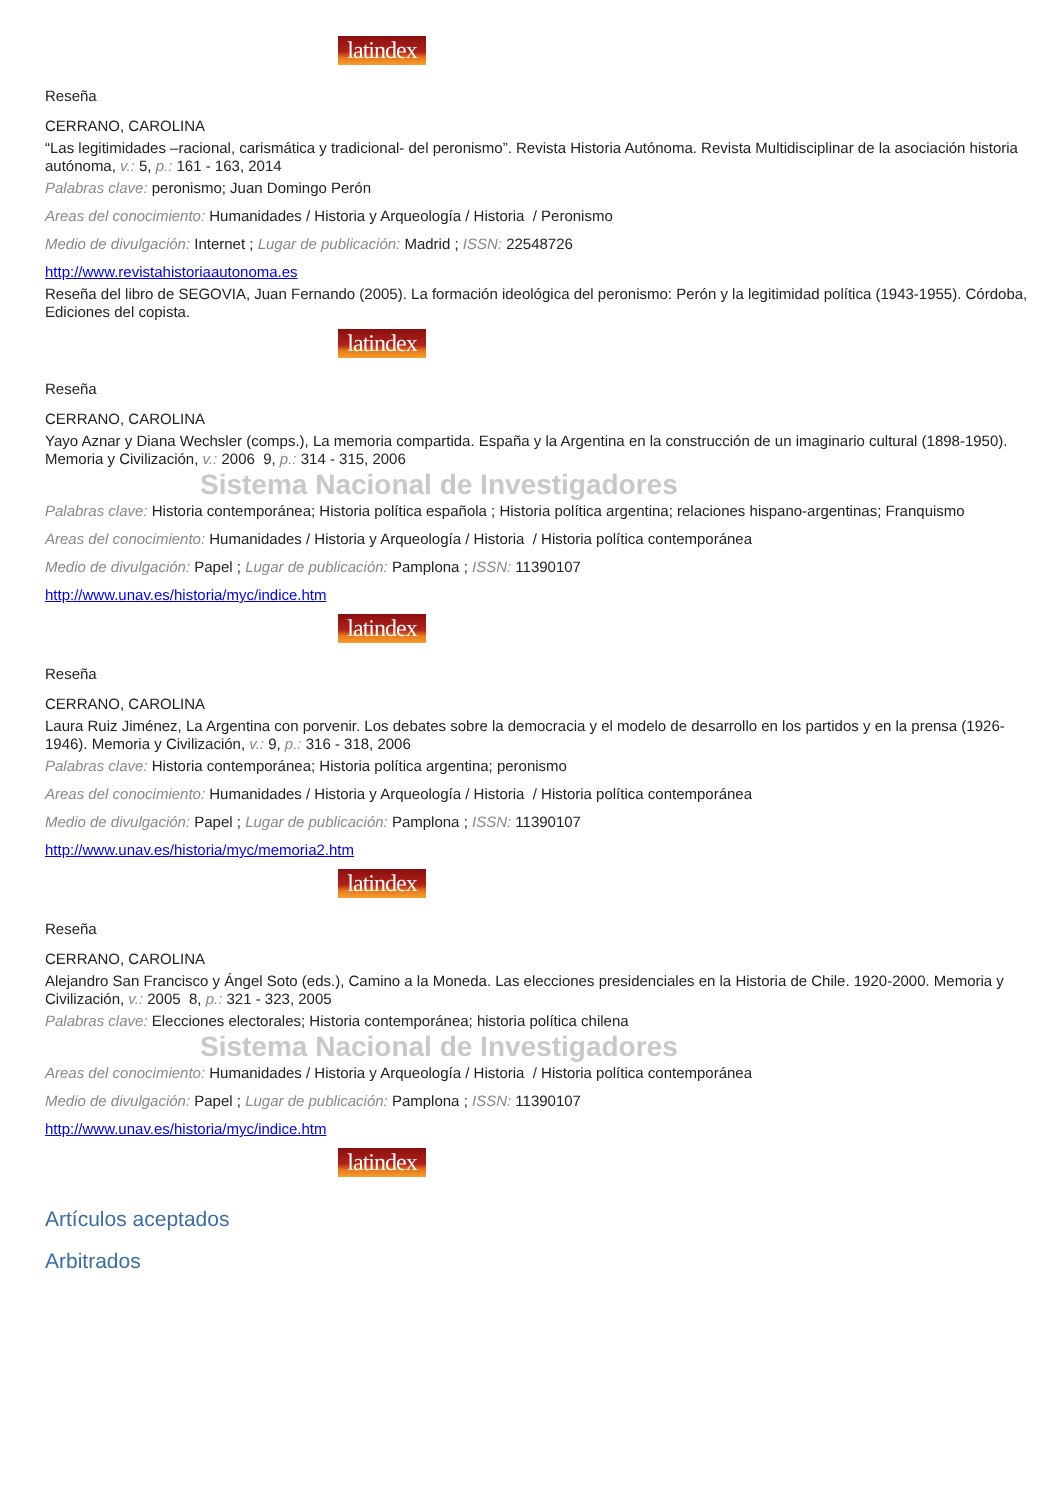latindex
Reseña
CERRANO, CAROLINA
“Las legitimidades –racional, carismática y tradicional- del peronismo”. Revista Historia Autónoma. Revista Multidisciplinar de la asociación historia autónoma, v.: 5, p.: 161 - 163, 2014
Palabras clave: peronismo; Juan Domingo Perón
Areas del conocimiento: Humanidades / Historia y Arqueología / Historia / Peronismo
Medio de divulgación: Internet ; Lugar de publicación: Madrid ; ISSN: 22548726
http://www.revistahistoriaautonoma.es
Reseña del libro de SEGOVIA, Juan Fernando (2005). La formación ideológica del peronismo: Perón y la legitimidad política (1943-1955). Córdoba, Ediciones del copista.
latindex
Reseña
CERRANO, CAROLINA
Yayo Aznar y Diana Wechsler (comps.), La memoria compartida. España y la Argentina en la construcción de un imaginario cultural (1898-1950). Memoria y Civilización, v.: 2006 9, p.: 314 - 315, 2006
Sistema Nacional de Investigadores
Palabras clave: Historia contemporánea; Historia política española ; Historia política argentina; relaciones hispano-argentinas; Franquismo
Areas del conocimiento: Humanidades / Historia y Arqueología / Historia / Historia política contemporánea
Medio de divulgación: Papel ; Lugar de publicación: Pamplona ; ISSN: 11390107
http://www.unav.es/historia/myc/indice.htm
latindex
Reseña
CERRANO, CAROLINA
Laura Ruiz Jiménez, La Argentina con porvenir. Los debates sobre la democracia y el modelo de desarrollo en los partidos y en la prensa (1926-1946). Memoria y Civilización, v.: 9, p.: 316 - 318, 2006
Palabras clave: Historia contemporánea; Historia política argentina; peronismo
Areas del conocimiento: Humanidades / Historia y Arqueología / Historia / Historia política contemporánea
Medio de divulgación: Papel ; Lugar de publicación: Pamplona ; ISSN: 11390107
http://www.unav.es/historia/myc/memoria2.htm
latindex
Reseña
CERRANO, CAROLINA
Alejandro San Francisco y Ángel Soto (eds.), Camino a la Moneda. Las elecciones presidenciales en la Historia de Chile. 1920-2000. Memoria y Civilización, v.: 2005 8, p.: 321 - 323, 2005
Palabras clave: Elecciones electorales; Historia contemporánea; historia política chilena
Sistema Nacional de Investigadores
Areas del conocimiento: Humanidades / Historia y Arqueología / Historia / Historia política contemporánea
Medio de divulgación: Papel ; Lugar de publicación: Pamplona ; ISSN: 11390107
http://www.unav.es/historia/myc/indice.htm
latindex
Artículos aceptados
Arbitrados